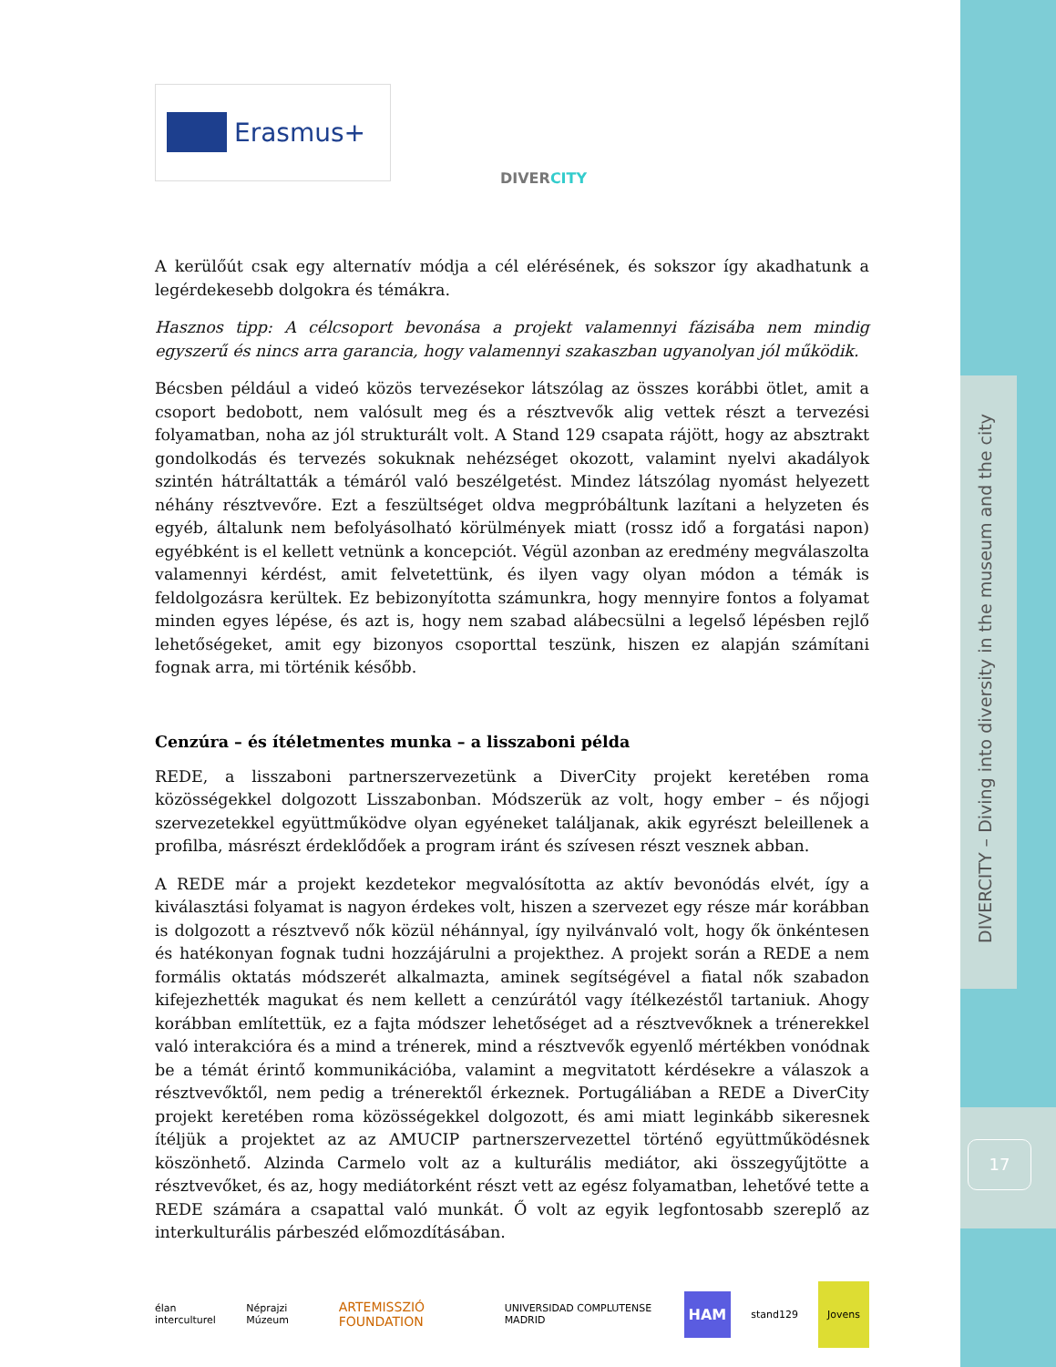DIVERCITY – Diving into diversity in the museum and the city
17
Erasmus+
DIVERCITY
A kerülőút csak egy alternatív módja a cél elérésének, és sokszor így akadhatunk a legérdekesebb dolgokra és témákra.
Hasznos tipp: A célcsoport bevonása a projekt valamennyi fázisába nem mindig egyszerű és nincs arra garancia, hogy valamennyi szakaszban ugyanolyan jól működik.
Bécsben például a videó közös tervezésekor látszólag az összes korábbi ötlet, amit a csoport bedobott, nem valósult meg és a résztvevők alig vettek részt a tervezési folyamatban, noha az jól strukturált volt. A Stand 129 csapata rájött, hogy az absztrakt gondolkodás és tervezés sokuknak nehézséget okozott, valamint nyelvi akadályok szintén hátráltatták a témáról való beszélgetést. Mindez látszólag nyomást helyezett néhány résztvevőre. Ezt a feszültséget oldva megpróbáltunk lazítani a helyzeten és egyéb, általunk nem befolyásolható körülmények miatt (rossz idő a forgatási napon) egyébként is el kellett vetnünk a koncepciót. Végül azonban az eredmény megválaszolta valamennyi kérdést, amit felvetettünk, és ilyen vagy olyan módon a témák is feldolgozásra kerültek. Ez bebizonyította számunkra, hogy mennyire fontos a folyamat minden egyes lépése, és azt is, hogy nem szabad alábecsülni a legelső lépésben rejlő lehetőségeket, amit egy bizonyos csoporttal teszünk, hiszen ez alapján számítani fognak arra, mi történik később.
Cenzúra – és ítéletmentes munka – a lisszaboni példa
REDE, a lisszaboni partnerszervezetünk a DiverCity projekt keretében roma közösségekkel dolgozott Lisszabonban. Módszerük az volt, hogy ember – és nőjogi szervezetekkel együttműködve olyan egyéneket találjanak, akik egyrészt beleillenek a profilba, másrészt érdeklődőek a program iránt és szívesen részt vesznek abban.
A REDE már a projekt kezdetekor megvalósította az aktív bevonódás elvét, így a kiválasztási folyamat is nagyon érdekes volt, hiszen a szervezet egy része már korábban is dolgozott a résztvevő nők közül néhánnyal, így nyilvánvaló volt, hogy ők önkéntesen és hatékonyan fognak tudni hozzájárulni a projekthez. A projekt során a REDE a nem formális oktatás módszerét alkalmazta, aminek segítségével a fiatal nők szabadon kifejezhették magukat és nem kellett a cenzúrától vagy ítélkezéstől tartaniuk. Ahogy korábban említettük, ez a fajta módszer lehetőséget ad a résztvevőknek a trénerekkel való interakcióra és a mind a trénerek, mind a résztvevők egyenlő mértékben vonódnak be a témát érintő kommunikációba, valamint a megvitatott kérdésekre a válaszok a résztvevőktől, nem pedig a trénerektől érkeznek. Portugáliában a REDE a DiverCity projekt keretében roma közösségekkel dolgozott, és ami miatt leginkább sikeresnek ítéljük a projektet az az AMUCIP partnerszervezettel történő együttműködésnek köszönhető. Alzinda Carmelo volt az a kulturális mediátor, aki összegyűjtötte a résztvevőket, és az, hogy mediátorként részt vett az egész folyamatban, lehetővé tette a REDE számára a csapattal való munkát. Ő volt az egyik legfontosabb szereplő az interkulturális párbeszéd előmozdításában.
élan interculturel Néprajzi Múzeum ARTEMISSZIÓ FOUNDATION UNIVERSIDAD COMPLUTENSE MADRID HAM stand129 Jovens